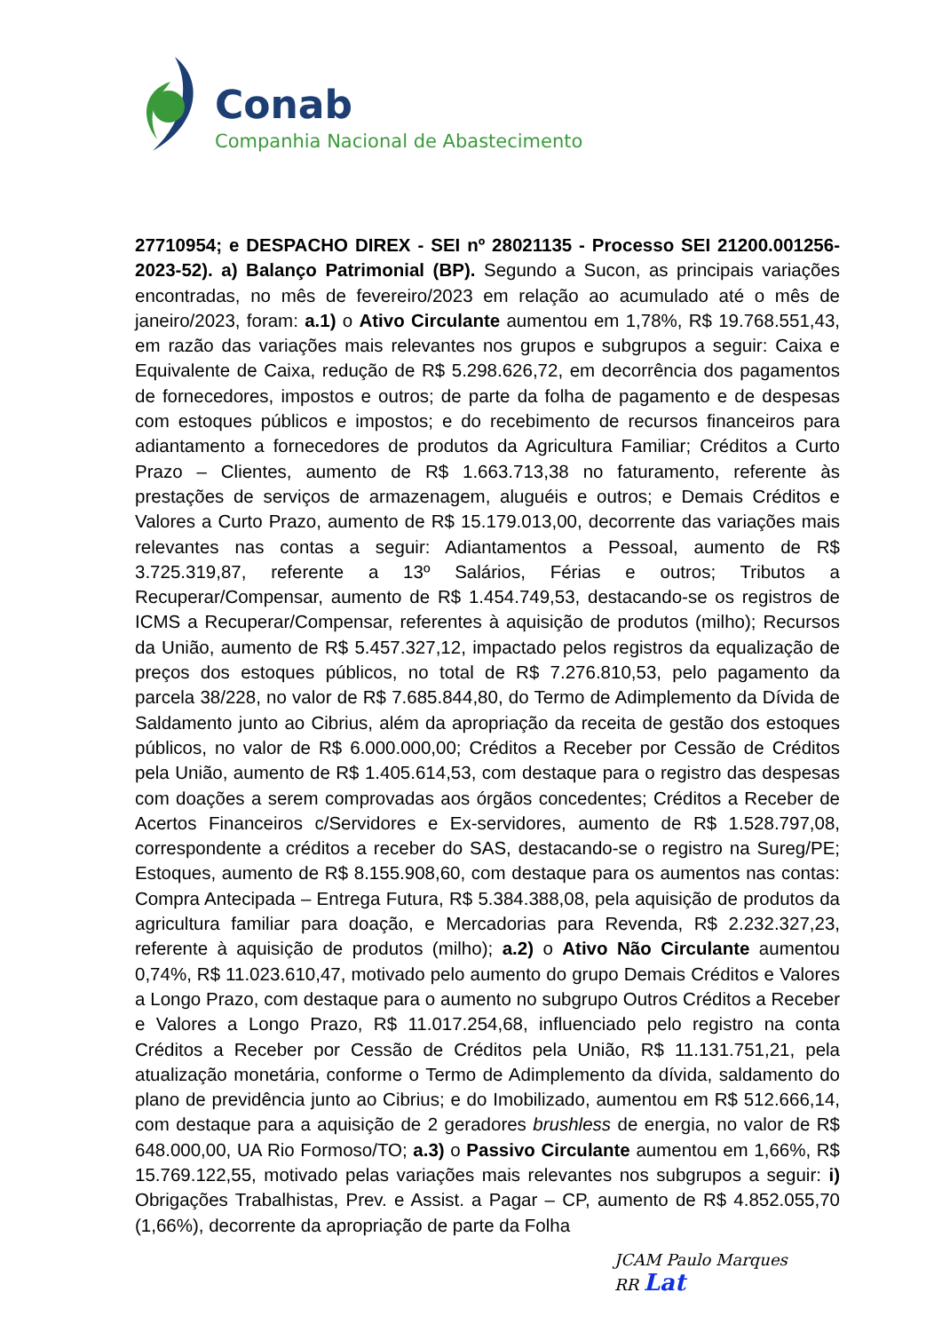Conab
Companhia Nacional de Abastecimento
27710954; e DESPACHO DIREX - SEI nº 28021135 - Processo SEI 21200.001256-2023-52). a) Balanço Patrimonial (BP). Segundo a Sucon, as principais variações encontradas, no mês de fevereiro/2023 em relação ao acumulado até o mês de janeiro/2023, foram: a.1) o Ativo Circulante aumentou em 1,78%, R$ 19.768.551,43, em razão das variações mais relevantes nos grupos e subgrupos a seguir: Caixa e Equivalente de Caixa, redução de R$ 5.298.626,72, em decorrência dos pagamentos de fornecedores, impostos e outros; de parte da folha de pagamento e de despesas com estoques públicos e impostos; e do recebimento de recursos financeiros para adiantamento a fornecedores de produtos da Agricultura Familiar; Créditos a Curto Prazo – Clientes, aumento de R$ 1.663.713,38 no faturamento, referente às prestações de serviços de armazenagem, aluguéis e outros; e Demais Créditos e Valores a Curto Prazo, aumento de R$ 15.179.013,00, decorrente das variações mais relevantes nas contas a seguir: Adiantamentos a Pessoal, aumento de R$ 3.725.319,87, referente a 13º Salários, Férias e outros; Tributos a Recuperar/Compensar, aumento de R$ 1.454.749,53, destacando-se os registros de ICMS a Recuperar/Compensar, referentes à aquisição de produtos (milho); Recursos da União, aumento de R$ 5.457.327,12, impactado pelos registros da equalização de preços dos estoques públicos, no total de R$ 7.276.810,53, pelo pagamento da parcela 38/228, no valor de R$ 7.685.844,80, do Termo de Adimplemento da Dívida de Saldamento junto ao Cibrius, além da apropriação da receita de gestão dos estoques públicos, no valor de R$ 6.000.000,00; Créditos a Receber por Cessão de Créditos pela União, aumento de R$ 1.405.614,53, com destaque para o registro das despesas com doações a serem comprovadas aos órgãos concedentes; Créditos a Receber de Acertos Financeiros c/Servidores e Ex-servidores, aumento de R$ 1.528.797,08, correspondente a créditos a receber do SAS, destacando-se o registro na Sureg/PE; Estoques, aumento de R$ 8.155.908,60, com destaque para os aumentos nas contas: Compra Antecipada – Entrega Futura, R$ 5.384.388,08, pela aquisição de produtos da agricultura familiar para doação, e Mercadorias para Revenda, R$ 2.232.327,23, referente à aquisição de produtos (milho); a.2) o Ativo Não Circulante aumentou 0,74%, R$ 11.023.610,47, motivado pelo aumento do grupo Demais Créditos e Valores a Longo Prazo, com destaque para o aumento no subgrupo Outros Créditos a Receber e Valores a Longo Prazo, R$ 11.017.254,68, influenciado pelo registro na conta Créditos a Receber por Cessão de Créditos pela União, R$ 11.131.751,21, pela atualização monetária, conforme o Termo de Adimplemento da dívida, saldamento do plano de previdência junto ao Cibrius; e do Imobilizado, aumentou em R$ 512.666,14, com destaque para a aquisição de 2 geradores brushless de energia, no valor de R$ 648.000,00, UA Rio Formoso/TO; a.3) o Passivo Circulante aumentou em 1,66%, R$ 15.769.122,55, motivado pelas variações mais relevantes nos subgrupos a seguir: i) Obrigações Trabalhistas, Prev. e Assist. a Pagar – CP, aumento de R$ 4.852.055,70 (1,66%), decorrente da apropriação de parte da Folha
JCAM Paulo Marques
RR Lat